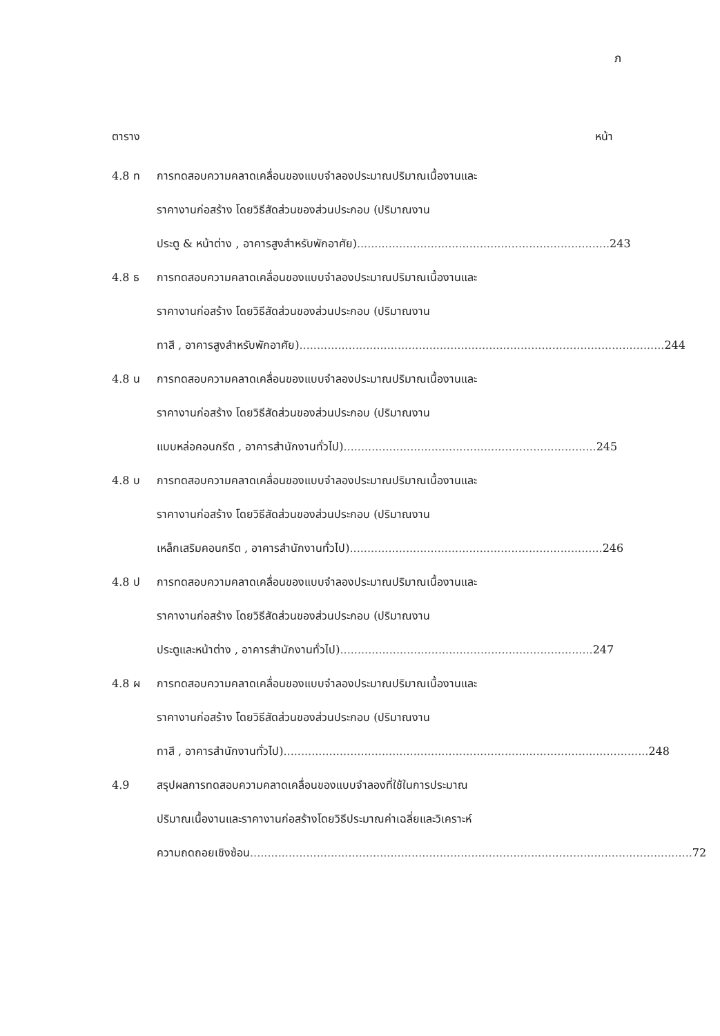ภ
ตาราง หน้า
4.8 ท
การทดสอบความคลาดเคลื่อนของแบบจำลองประมาณปริมาณเนื้องานและ
ราคางานก่อสร้าง โดยวิธีสัดส่วนของส่วนประกอบ (ปริมาณงาน
ประตู & หน้าต่าง , อาคารสูงสำหรับพักอาศัย)........................................................................ 243
4.8 ธ
การทดสอบความคลาดเคลื่อนของแบบจำลองประมาณปริมาณเนื้องานและ
ราคางานก่อสร้าง โดยวิธีสัดส่วนของส่วนประกอบ (ปริมาณงาน
ทาสี , อาคารสูงสำหรับพักอาศัย)........................................................................................................ 244
4.8 น
การทดสอบความคลาดเคลื่อนของแบบจำลองประมาณปริมาณเนื้องานและ
ราคางานก่อสร้าง โดยวิธีสัดส่วนของส่วนประกอบ (ปริมาณงาน
แบบหล่อคอนกรีต , อาคารสำนักงานทั่วไป)........................................................................ 245
4.8 บ
การทดสอบความคลาดเคลื่อนของแบบจำลองประมาณปริมาณเนื้องานและ
ราคางานก่อสร้าง โดยวิธีสัดส่วนของส่วนประกอบ (ปริมาณงาน
เหล็กเสริมคอนกรีต , อาคารสำนักงานทั่วไป)........................................................................ 246
4.8 ป
การทดสอบความคลาดเคลื่อนของแบบจำลองประมาณปริมาณเนื้องานและ
ราคางานก่อสร้าง โดยวิธีสัดส่วนของส่วนประกอบ (ปริมาณงาน
ประตูและหน้าต่าง , อาคารสำนักงานทั่วไป)........................................................................ 247
4.8 ผ
การทดสอบความคลาดเคลื่อนของแบบจำลองประมาณปริมาณเนื้องานและ
ราคางานก่อสร้าง โดยวิธีสัดส่วนของส่วนประกอบ (ปริมาณงาน
ทาสี , อาคารสำนักงานทั่วไป)........................................................................................................ 248
4.9
สรุปผลการทดสอบความคลาดเคลื่อนของแบบจำลองที่ใช้ในการประมาณ
ปริมาณเนื้องานและราคางานก่อสร้างโดยวิธีประมาณค่าเฉลี่ยและวิเคราะห์
ความถดถอยเชิงซ้อน.............................................................................................................................. 72